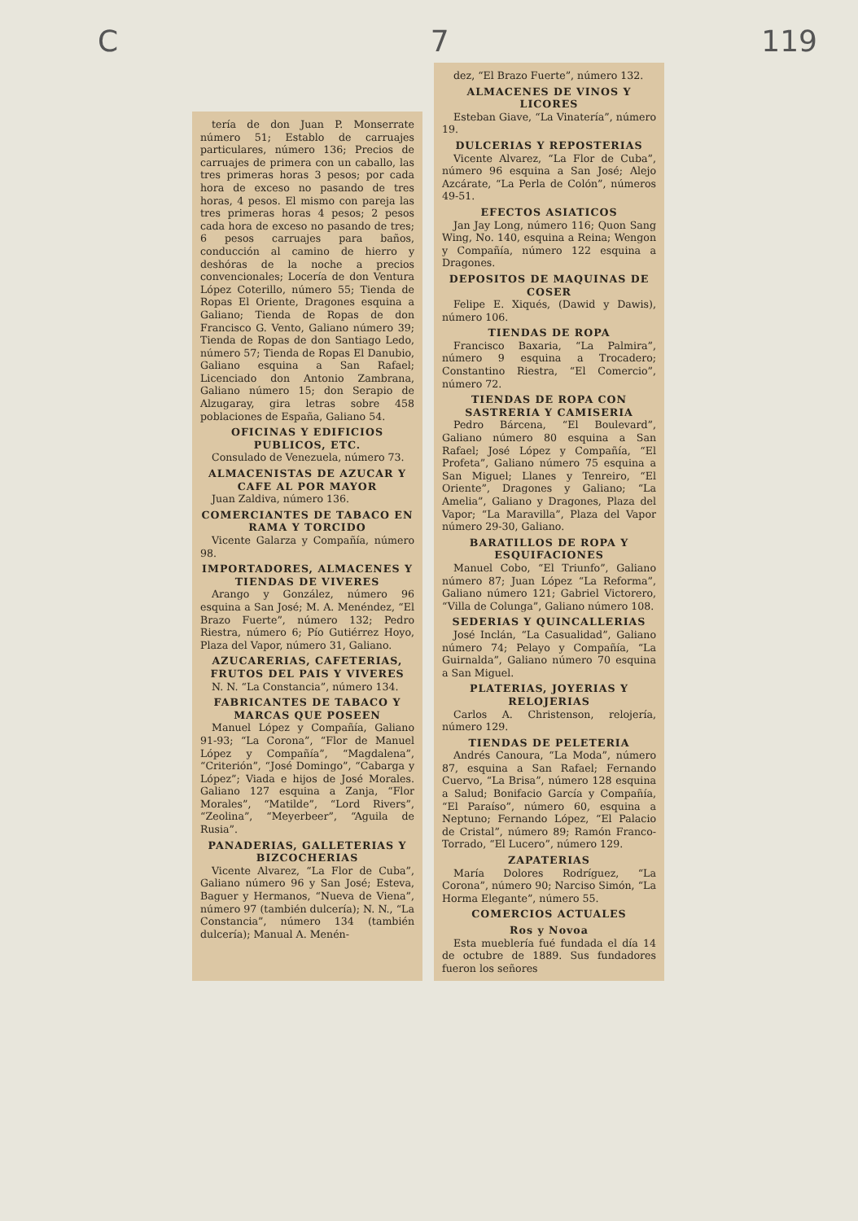C 7 119
tería de don Juan P. Monserrate número 51; Establo de carruajes particulares, número 136; Precios de carruajes de primera con un caballo, las tres primeras horas 3 pesos; por cada hora de exceso no pasando de tres horas, 4 pesos. El mismo con pareja las tres primeras horas 4 pesos; 2 pesos cada hora de exceso no pasando de tres; 6 pesos carruajes para baños, conducción al camino de hierro y deshóras de la noche a precios convencionales; Locería de don Ventura López Coterillo, número 55; Tienda de Ropas El Oriente, Dragones esquina a Galiano; Tienda de Ropas de don Francisco G. Vento, Galiano número 39; Tienda de Ropas de don Santiago Ledo, número 57; Tienda de Ropas El Danubio, Galiano esquina a San Rafael; Licenciado don Antonio Zambrana, Galiano número 15; don Serapio de Alzugaray, gira letras sobre 458 poblaciones de España, Galiano 54.
OFICINAS Y EDIFICIOS PUBLICOS, ETC.
Consulado de Venezuela, número 73.
ALMACENISTAS DE AZUCAR Y CAFE AL POR MAYOR
Juan Zaldiva, número 136.
COMERCIANTES DE TABACO EN RAMA Y TORCIDO
Vicente Galarza y Compañía, número 98.
IMPORTADORES, ALMACENES Y TIENDAS DE VIVERES
Arango y González, número 96 esquina a San José; M. A. Menéndez, “El Brazo Fuerte”, número 132; Pedro Riestra, número 6; Pío Gutiérrez Hoyo, Plaza del Vapor, número 31, Galiano.
AZUCARERIAS, CAFETERIAS, FRUTOS DEL PAIS Y VIVERES
N. N. “La Constancia”, número 134.
FABRICANTES DE TABACO Y MARCAS QUE POSEEN
Manuel López y Compañía, Galiano 91-93; “La Corona”, “Flor de Manuel López y Compañía”, “Magdalena”, “Criterión”, “José Domingo”, “Cabarga y López”; Viada e hijos de José Morales. Galiano 127 esquina a Zanja, “Flor Morales”, “Matilde”, “Lord Rivers”, “Zeolina”, “Meyerbeer”, “Aguila de Rusia”.
PANADERIAS, GALLETERIAS Y BIZCOCHERIAS
Vicente Alvarez, “La Flor de Cuba”, Galiano número 96 y San José; Esteva, Baguer y Hermanos, “Nueva de Viena”, número 97 (también dulcería); N. N., “La Constancia”, número 134 (también dulcería); Manual A. Menén-
dez, “El Brazo Fuerte”, número 132.
ALMACENES DE VINOS Y LICORES
Esteban Giave, “La Vinatería”, número 19.
DULCERIAS Y REPOSTERIAS
Vicente Alvarez, “La Flor de Cuba”, número 96 esquina a San José; Alejo Azcárate, “La Perla de Colón”, números 49-51.
EFECTOS ASIATICOS
Jan Jay Long, número 116; Quon Sang Wing, No. 140, esquina a Reina; Wengon y Compañía, número 122 esquina a Dragones.
DEPOSITOS DE MAQUINAS DE COSER
Felipe E. Xiqués, (Dawid y Dawis), número 106.
TIENDAS DE ROPA
Francisco Baxaria, “La Palmira”, número 9 esquina a Trocadero; Constantino Riestra, “El Comercio”, número 72.
TIENDAS DE ROPA CON SASTRERIA Y CAMISERIA
Pedro Bárcena, “El Boulevard”, Galiano número 80 esquina a San Rafael; José López y Compañía, “El Profeta”, Galiano número 75 esquina a San Miguel; Llanes y Tenreiro, “El Oriente”, Dragones y Galiano; “La Amelia”, Galiano y Dragones, Plaza del Vapor; “La Maravilla”, Plaza del Vapor número 29-30, Galiano.
BARATILLOS DE ROPA Y ESQUIFACIONES
Manuel Cobo, “El Triunfo”, Galiano número 87; Juan López “La Reforma”, Galiano número 121; Gabriel Victorero, “Villa de Colunga”, Galiano número 108.
SEDERIAS Y QUINCALLERIAS
José Inclán, “La Casualidad”, Galiano número 74; Pelayo y Compañía, “La Guirnalda”, Galiano número 70 esquina a San Miguel.
PLATERIAS, JOYERIAS Y RELOJERIAS
Carlos A. Christenson, relojería, número 129.
TIENDAS DE PELETERIA
Andrés Canoura, “La Moda”, número 87, esquina a San Rafael; Fernando Cuervo, “La Brisa”, número 128 esquina a Salud; Bonifacio García y Compañía, “El Paraíso”, número 60, esquina a Neptuno; Fernando López, “El Palacio de Cristal”, número 89; Ramón Franco-Torrado, “El Lucero”, número 129.
ZAPATERIAS
María Dolores Rodríguez, “La Corona”, número 90; Narciso Simón, “La Horma Elegante”, número 55.
COMERCIOS ACTUALES
Ros y Novoa
Esta mueblería fué fundada el día 14 de octubre de 1889. Sus fundadores fueron los señores